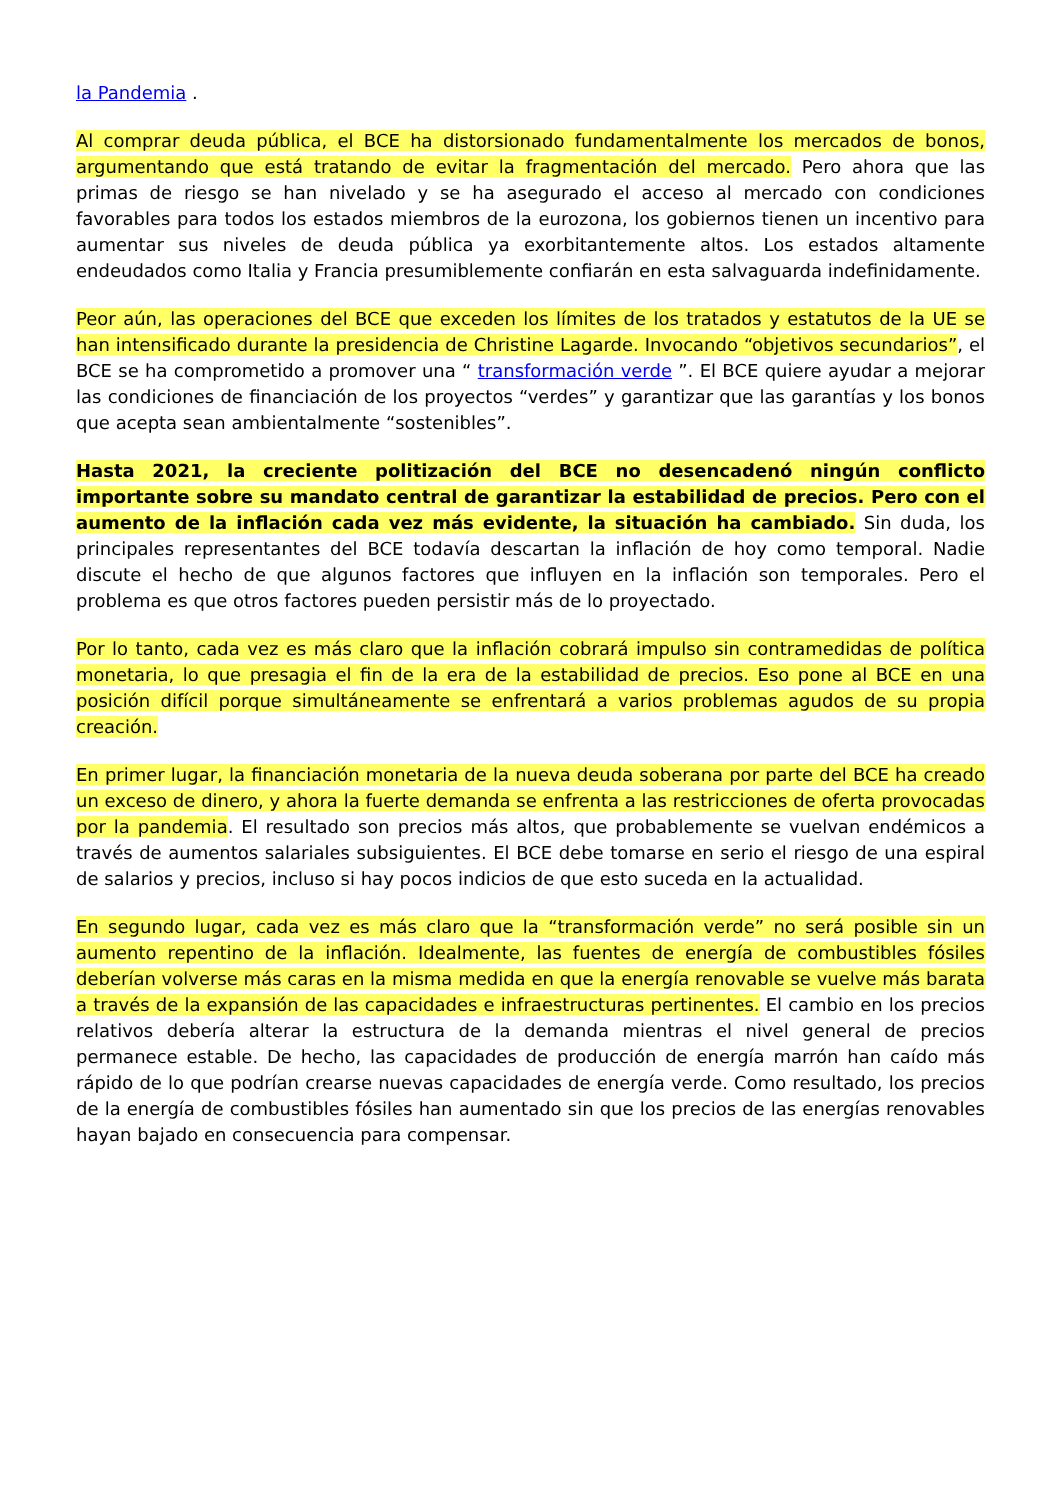la Pandemia .
Al comprar deuda pública, el BCE ha distorsionado fundamentalmente los mercados de bonos, argumentando que está tratando de evitar la fragmentación del mercado. Pero ahora que las primas de riesgo se han nivelado y se ha asegurado el acceso al mercado con condiciones favorables para todos los estados miembros de la eurozona, los gobiernos tienen un incentivo para aumentar sus niveles de deuda pública ya exorbitantemente altos. Los estados altamente endeudados como Italia y Francia presumiblemente confiarán en esta salvaguarda indefinidamente.
Peor aún, las operaciones del BCE que exceden los límites de los tratados y estatutos de la UE se han intensificado durante la presidencia de Christine Lagarde. Invocando “objetivos secundarios”, el BCE se ha comprometido a promover una “ transformación verde ”. El BCE quiere ayudar a mejorar las condiciones de financiación de los proyectos “verdes” y garantizar que las garantías y los bonos que acepta sean ambientalmente “sostenibles”.
Hasta 2021, la creciente politización del BCE no desencadenó ningún conflicto importante sobre su mandato central de garantizar la estabilidad de precios. Pero con el aumento de la inflación cada vez más evidente, la situación ha cambiado. Sin duda, los principales representantes del BCE todavía descartan la inflación de hoy como temporal. Nadie discute el hecho de que algunos factores que influyen en la inflación son temporales. Pero el problema es que otros factores pueden persistir más de lo proyectado.
Por lo tanto, cada vez es más claro que la inflación cobrará impulso sin contramedidas de política monetaria, lo que presagia el fin de la era de la estabilidad de precios. Eso pone al BCE en una posición difícil porque simultáneamente se enfrentará a varios problemas agudos de su propia creación.
En primer lugar, la financiación monetaria de la nueva deuda soberana por parte del BCE ha creado un exceso de dinero, y ahora la fuerte demanda se enfrenta a las restricciones de oferta provocadas por la pandemia. El resultado son precios más altos, que probablemente se vuelvan endémicos a través de aumentos salariales subsiguientes. El BCE debe tomarse en serio el riesgo de una espiral de salarios y precios, incluso si hay pocos indicios de que esto suceda en la actualidad.
En segundo lugar, cada vez es más claro que la “transformación verde” no será posible sin un aumento repentino de la inflación. Idealmente, las fuentes de energía de combustibles fósiles deberían volverse más caras en la misma medida en que la energía renovable se vuelve más barata a través de la expansión de las capacidades e infraestructuras pertinentes. El cambio en los precios relativos debería alterar la estructura de la demanda mientras el nivel general de precios permanece estable. De hecho, las capacidades de producción de energía marrón han caído más rápido de lo que podrían crearse nuevas capacidades de energía verde. Como resultado, los precios de la energía de combustibles fósiles han aumentado sin que los precios de las energías renovables hayan bajado en consecuencia para compensar.